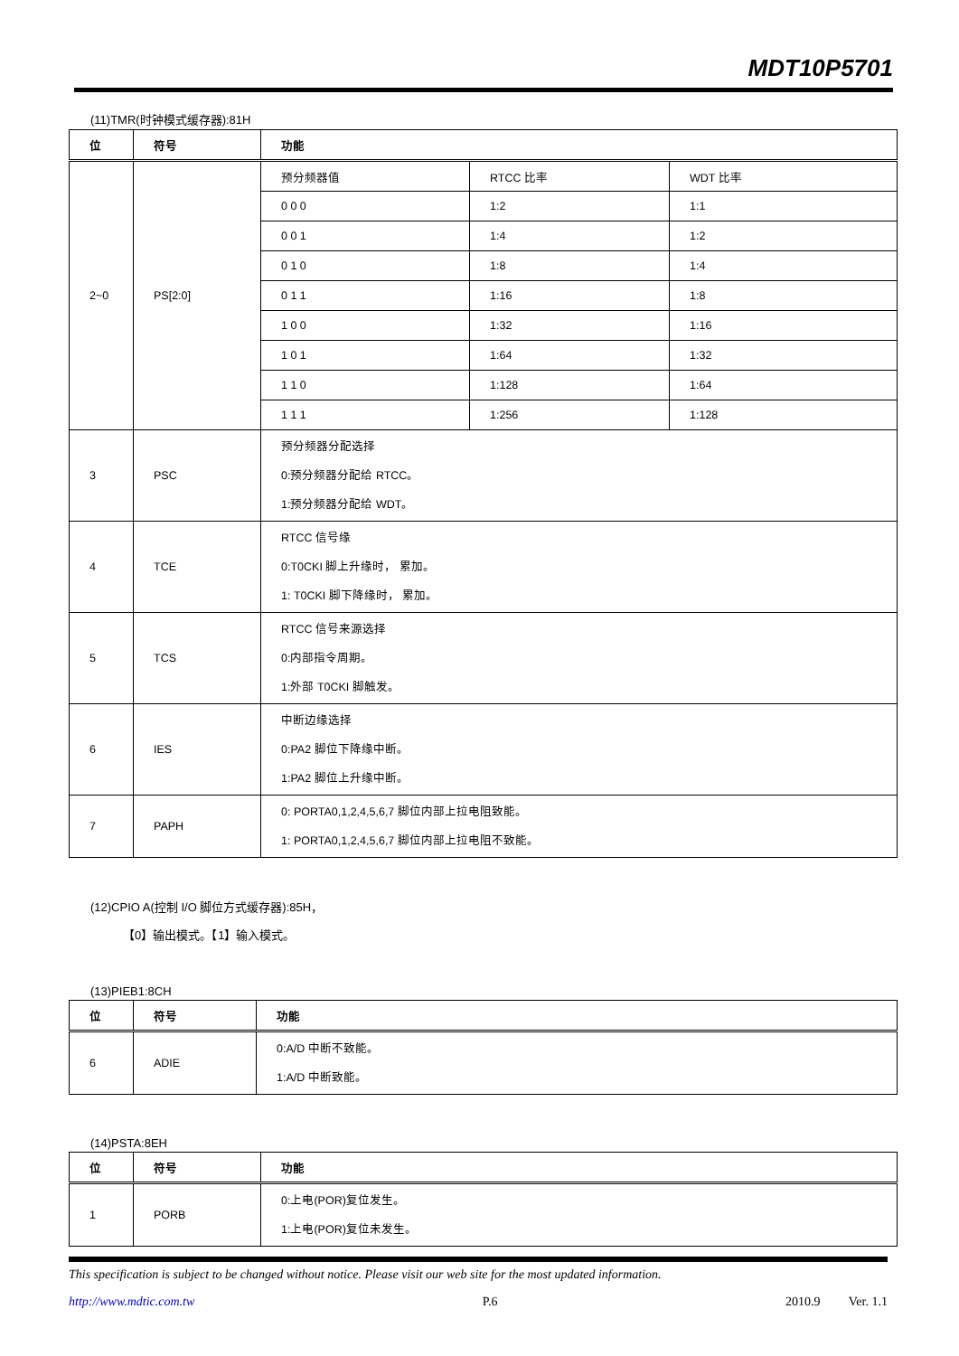MDT10P5701
(11)TMR(时钟模式缓存器):81H
| 位 | 符号 | 功能 | | |
| --- | --- | --- | --- | --- |
| 2~0 | PS[2:0] | 预分频器值 | RTCC 比率 | WDT 比率 |
| | | 0 0 0 | 1:2 | 1:1 |
| | | 0 0 1 | 1:4 | 1:2 |
| | | 0 1 0 | 1:8 | 1:4 |
| | | 0 1 1 | 1:16 | 1:8 |
| | | 1 0 0 | 1:32 | 1:16 |
| | | 1 0 1 | 1:64 | 1:32 |
| | | 1 1 0 | 1:128 | 1:64 |
| | | 1 1 1 | 1:256 | 1:128 |
| 3 | PSC | 预分频器分配选择 0:预分频器分配给 RTCC。 1:预分频器分配给 WDT。 | | |
| 4 | TCE | RTCC 信号缘 0:T0CKI 脚上升缘时， 累加。 1: T0CKI 脚下降缘时， 累加。 | | |
| 5 | TCS | RTCC 信号来源选择 0:内部指令周期。 1:外部 T0CKI 脚触发。 | | |
| 6 | IES | 中断边缘选择 0:PA2 脚位下降缘中断。 1:PA2 脚位上升缘中断。 | | |
| 7 | PAPH | 0: PORTA0,1,2,4,5,6,7 脚位内部上拉电阻致能。 1: PORTA0,1,2,4,5,6,7 脚位内部上拉电阻不致能。 | | |
(12)CPIO A(控制 I/O 脚位方式缓存器):85H，
【0】输出模式。【1】输入模式。
(13)PIEB1:8CH
| 位 | 符号 | 功能 |
| --- | --- | --- |
| 6 | ADIE | 0:A/D 中断不致能。 1:A/D 中断致能。 |
(14)PSTA:8EH
| 位 | 符号 | 功能 |
| --- | --- | --- |
| 1 | PORB | 0:上电(POR)复位发生。 1:上电(POR)复位未发生。 |
This specification is subject to be changed without notice. Please visit our web site for the most updated information.
http://www.mdtic.com.tw P.6 2010.9 Ver. 1.1